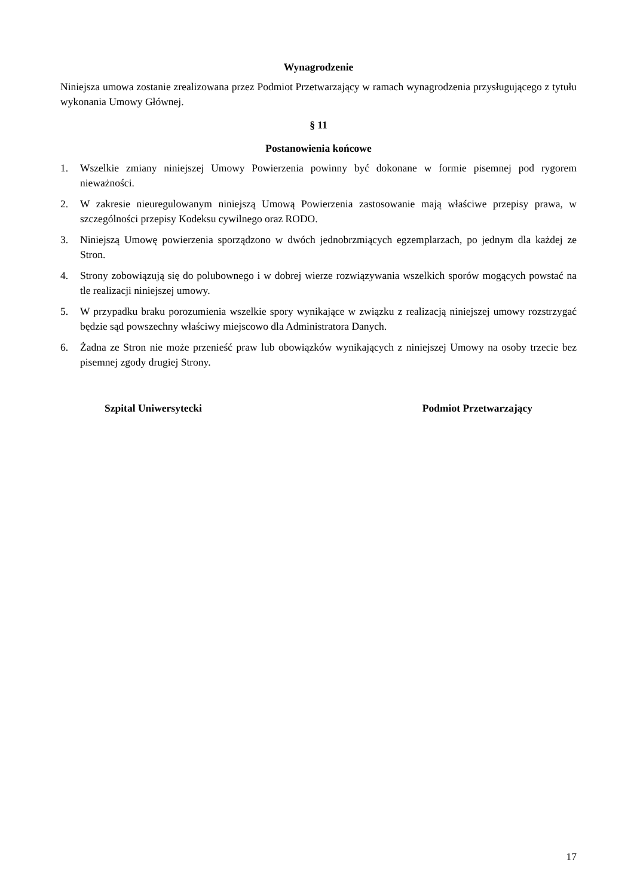Wynagrodzenie
Niniejsza umowa zostanie zrealizowana przez Podmiot Przetwarzający w ramach wynagrodzenia przysługującego z tytułu wykonania Umowy Głównej.
§ 11
Postanowienia końcowe
1. Wszelkie zmiany niniejszej Umowy Powierzenia powinny być dokonane w formie pisemnej pod rygorem nieważności.
2. W zakresie nieuregulowanym niniejszą Umową Powierzenia zastosowanie mają właściwe przepisy prawa, w szczególności przepisy Kodeksu cywilnego oraz RODO.
3. Niniejszą Umowę powierzenia sporządzono w dwóch jednobrzmiących egzemplarzach, po jednym dla każdej ze Stron.
4. Strony zobowiązują się do polubownego i w dobrej wierze rozwiązywania wszelkich sporów mogących powstać na tle realizacji niniejszej umowy.
5. W przypadku braku porozumienia wszelkie spory wynikające w związku z realizacją niniejszej umowy rozstrzygać będzie sąd powszechny właściwy miejscowo dla Administratora Danych.
6. Żadna ze Stron nie może przenieść praw lub obowiązków wynikających z niniejszej Umowy na osoby trzecie bez pisemnej zgody drugiej Strony.
Szpital Uniwersytecki Podmiot Przetwarzający
17